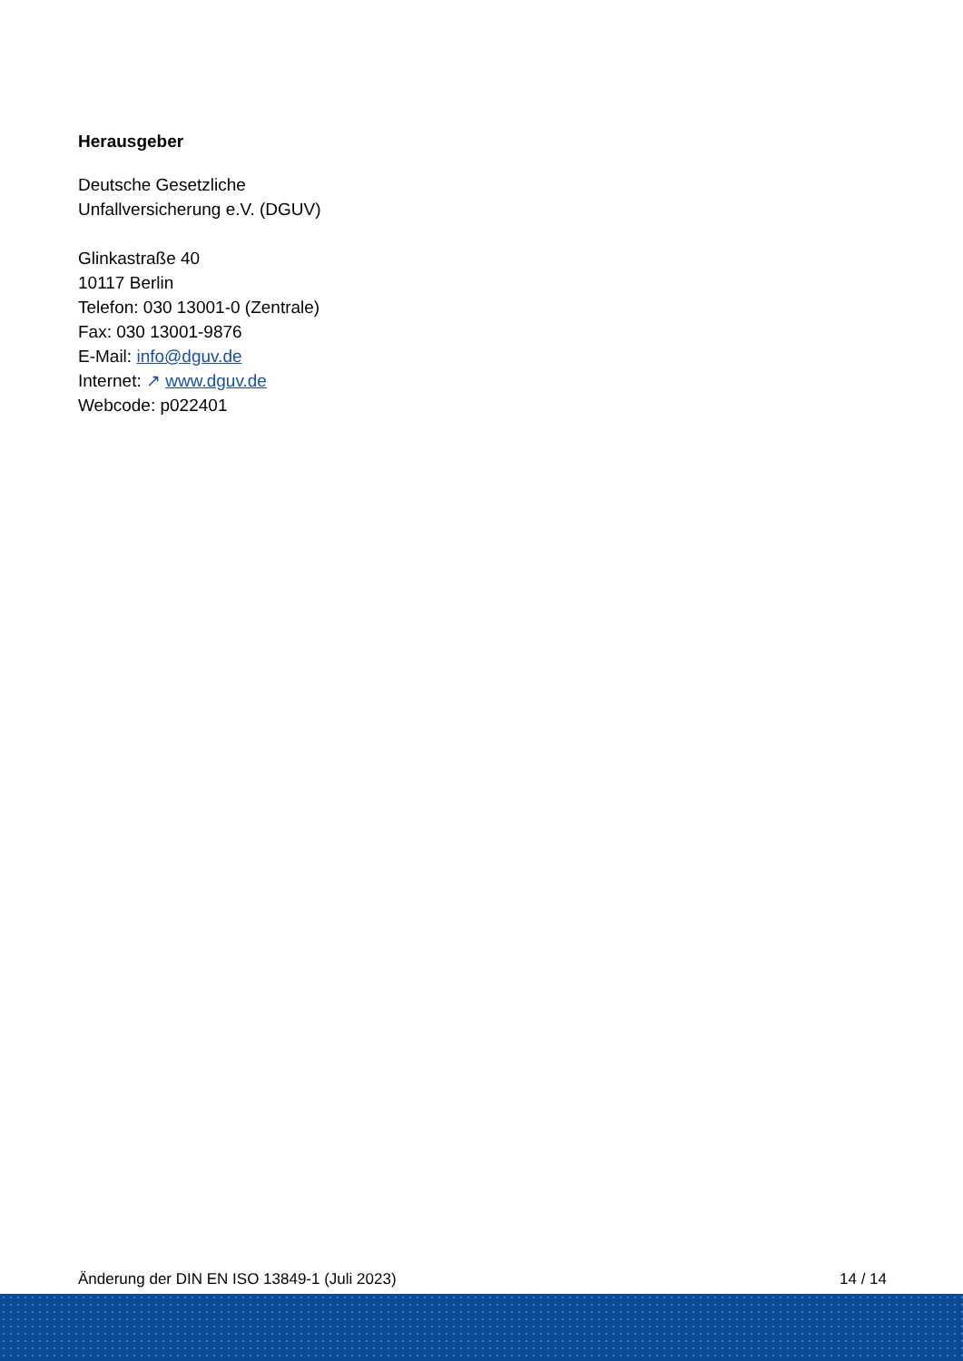Herausgeber
Deutsche Gesetzliche
Unfallversicherung e.V. (DGUV)
Glinkastraße 40
10117 Berlin
Telefon: 030 13001-0 (Zentrale)
Fax: 030 13001-9876
E-Mail: info@dguv.de
Internet: ↗ www.dguv.de
Webcode: p022401
Änderung der DIN EN ISO 13849-1 (Juli 2023) 14 / 14